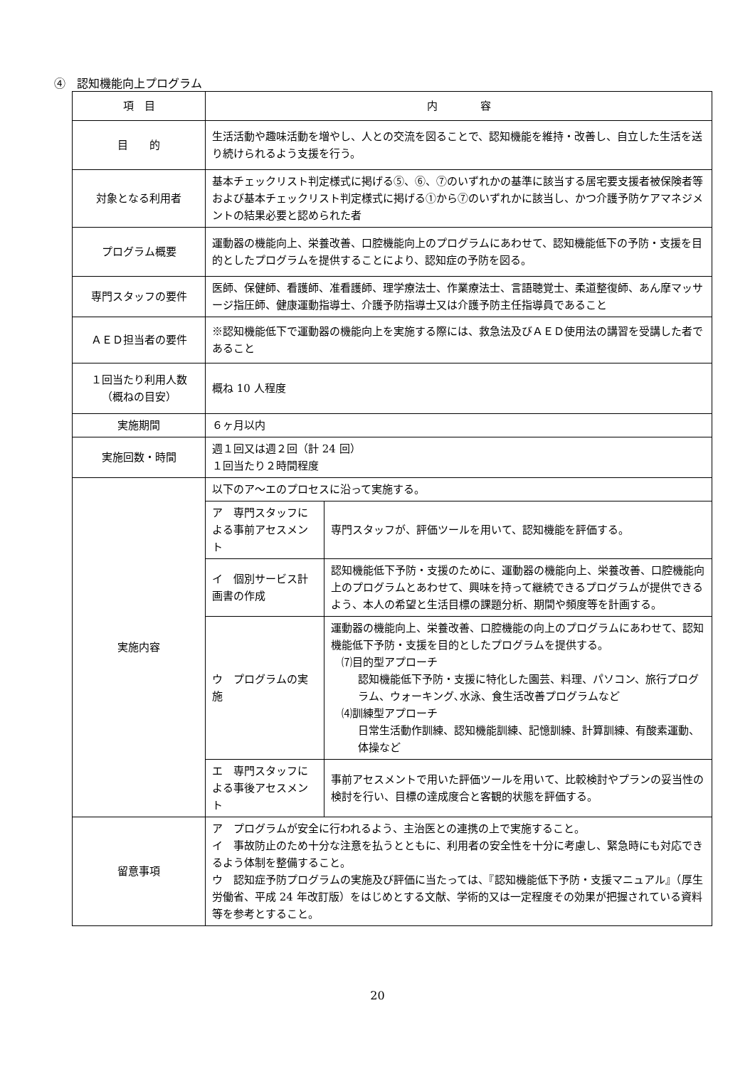④　認知機能向上プログラム
| 項 目 | 内 容 |
| --- | --- |
| 目 的 | 生活活動や趣味活動を増やし、人との交流を図ることで、認知機能を維持・改善し、自立した生活を送り続けられるよう支援を行う。 |
| 対象となる利用者 | 基本チェックリスト判定様式に掲げる⑤、⑥、⑦のいずれかの基準に該当する居宅要支援者被保険者等および基本チェックリスト判定様式に掲げる①から⑦のいずれかに該当し、かつ介護予防ケアマネジメントの結果必要と認められた者 |
| プログラム概要 | 運動器の機能向上、栄養改善、口腔機能向上のプログラムにあわせて、認知機能低下の予防・支援を目的としたプログラムを提供することにより、認知症の予防を図る。 |
| 専門スタッフの要件 | 医師、保健師、看護師、准看護師、理学療法士、作業療法士、言語聴覚士、柔道整復師、あん摩マッサージ指圧師、健康運動指導士、介護予防指導士又は介護予防主任指導員であること |
| ＡＥＤ担当者の要件 | ※認知機能低下で運動器の機能向上を実施する際には、救急法及びＡＥＤ使用法の講習を受講した者であること |
| １回当たり利用人数 （概ねの目安） | 概ね 10 人程度 |
| 実施期間 | ６ヶ月以内 |
| 実施回数・時間 | 週１回又は週２回（計 24 回） １回当たり２時間程度 |
| 実施内容 | / 以下のア～エのプロセスに沿って実施する。 / / / ア 専門スタッフによる事前アセスメント / 専門スタッフが、評価ツールを用いて、認知機能を評価する。 / / イ 個別サービス計画書の作成 / 認知機能低下予防・支援のために、運動器の機能向上、栄養改善、口腔機能向上のプログラムとあわせて、興味を持って継続できるプログラムが提供できるよう、本人の希望と生活目標の課題分析、期間や頻度等を計画する。 / / ウ プログラムの実施 / 運動器の機能向上、栄養改善、口腔機能の向上のプログラムにあわせて、認知機能低下予防・支援を目的としたプログラムを提供する。 ⑺目的型アプローチ 認知機能低下予防・支援に特化した園芸、料理、パソコン、旅行プログラム、ウォーキング､水泳、食生活改善プログラムなど ⑷訓練型アプローチ 日常生活動作訓練、認知機能訓練、記憶訓練、計算訓練、有酸素運動、体操など / / エ 専門スタッフによる事後アセスメント / 事前アセスメントで用いた評価ツールを用いて、比較検討やプランの妥当性の検討を行い、目標の達成度合と客観的状態を評価する。 / |
| 留意事項 | ア プログラムが安全に行われるよう、主治医との連携の上で実施すること。 イ 事故防止のため十分な注意を払うとともに、利用者の安全性を十分に考慮し、緊急時にも対応できるよう体制を整備すること。 ウ 認知症予防プログラムの実施及び評価に当たっては、『認知機能低下予防・支援マニュアル』（厚生労働省、平成 24 年改訂版）をはじめとする文献、学術的又は一定程度その効果が把握されている資料等を参考とすること。 |
20